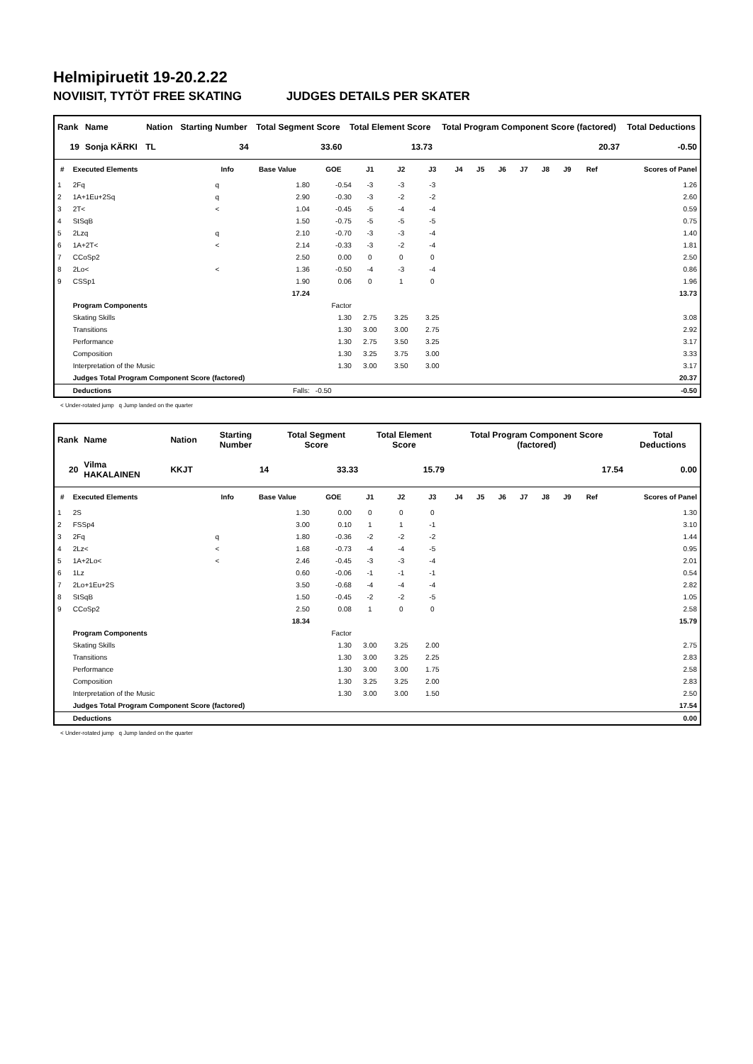Helmipiruetit 19-20.2.22
NOVIISIT, TYTÖT FREE SKATING JUDGES DETAILS PER SKATER
| Rank | Name | Nation | Starting Number | Total Segment Score | Total Element Score | Total Program Component Score (factored) | Total Deductions |
| --- | --- | --- | --- | --- | --- | --- | --- |
| 19 | Sonja KÄRKI | TL | 34 | 33.60 | 13.73 | 20.37 | -0.50 |
| # | Executed Elements | Info | Base Value | GOE | J1 | J2 | J3 | J4 | J5 | J6 | J7 | J8 | J9 | Ref | Scores of Panel |
| --- | --- | --- | --- | --- | --- | --- | --- | --- | --- | --- | --- | --- | --- | --- | --- |
| 1 | 2Fq | q | 1.80 | -0.54 | -3 | -3 | -3 | | | | | | | | 1.26 |
| 2 | 1A+1Eu+2Sq | q | 2.90 | -0.30 | -3 | -2 | -2 | | | | | | | | 2.60 |
| 3 | 2T< | < | 1.04 | -0.45 | -5 | -4 | -4 | | | | | | | | 0.59 |
| 4 | StSqB | | 1.50 | -0.75 | -5 | -5 | -5 | | | | | | | | 0.75 |
| 5 | 2Lzq | q | 2.10 | -0.70 | -3 | -3 | -4 | | | | | | | | 1.40 |
| 6 | 1A+2T< | < | 2.14 | -0.33 | -3 | -2 | -4 | | | | | | | | 1.81 |
| 7 | CCoSp2 | | 2.50 | 0.00 | 0 | 0 | 0 | | | | | | | | 2.50 |
| 8 | 2Lo< | < | 1.36 | -0.50 | -4 | -3 | -4 | | | | | | | | 0.86 |
| 9 | CSSp1 | | 1.90 | 0.06 | 0 | 1 | 0 | | | | | | | | 1.96 |
| | | | 17.24 | | | | | | | | | | | | 13.73 |
| | Program Components | | | Factor | | | | | | | | | | | |
| | Skating Skills | | | 1.30 | 2.75 | 3.25 | 3.25 | | | | | | | | 3.08 |
| | Transitions | | | 1.30 | 3.00 | 3.00 | 2.75 | | | | | | | | 2.92 |
| | Performance | | | 1.30 | 2.75 | 3.50 | 3.25 | | | | | | | | 3.17 |
| | Composition | | | 1.30 | 3.25 | 3.75 | 3.00 | | | | | | | | 3.33 |
| | Interpretation of the Music | | | 1.30 | 3.00 | 3.50 | 3.00 | | | | | | | | 3.17 |
| | Judges Total Program Component Score (factored) | | | | | | | | | | | | | | 20.37 |
| | Deductions | | Falls: | -0.50 | | | | | | | | | | | -0.50 |
< Under-rotated jump q Jump landed on the quarter
| Rank | Name | Nation | Starting Number | Total Segment Score | Total Element Score | Total Program Component Score (factored) | Total Deductions |
| --- | --- | --- | --- | --- | --- | --- | --- |
| 20 | Vilma HAKALAINEN | KKJT | 14 | 33.33 | 15.79 | 17.54 | 0.00 |
| # | Executed Elements | Info | Base Value | GOE | J1 | J2 | J3 | J4 | J5 | J6 | J7 | J8 | J9 | Ref | Scores of Panel |
| --- | --- | --- | --- | --- | --- | --- | --- | --- | --- | --- | --- | --- | --- | --- | --- |
| 1 | 2S | | 1.30 | 0.00 | 0 | 0 | 0 | | | | | | | | 1.30 |
| 2 | FSSp4 | | 3.00 | 0.10 | 1 | 1 | -1 | | | | | | | | 3.10 |
| 3 | 2Fq | q | 1.80 | -0.36 | -2 | -2 | -2 | | | | | | | | 1.44 |
| 4 | 2Lz< | < | 1.68 | -0.73 | -4 | -4 | -5 | | | | | | | | 0.95 |
| 5 | 1A+2Lo< | < | 2.46 | -0.45 | -3 | -3 | -4 | | | | | | | | 2.01 |
| 6 | 1Lz | | 0.60 | -0.06 | -1 | -1 | -1 | | | | | | | | 0.54 |
| 7 | 2Lo+1Eu+2S | | 3.50 | -0.68 | -4 | -4 | -4 | | | | | | | | 2.82 |
| 8 | StSqB | | 1.50 | -0.45 | -2 | -2 | -5 | | | | | | | | 1.05 |
| 9 | CCoSp2 | | 2.50 | 0.08 | 1 | 0 | 0 | | | | | | | | 2.58 |
| | | | 18.34 | | | | | | | | | | | | 15.79 |
| | Program Components | | | Factor | | | | | | | | | | | |
| | Skating Skills | | | 1.30 | 3.00 | 3.25 | 2.00 | | | | | | | | 2.75 |
| | Transitions | | | 1.30 | 3.00 | 3.25 | 2.25 | | | | | | | | 2.83 |
| | Performance | | | 1.30 | 3.00 | 3.00 | 1.75 | | | | | | | | 2.58 |
| | Composition | | | 1.30 | 3.25 | 3.25 | 2.00 | | | | | | | | 2.83 |
| | Interpretation of the Music | | | 1.30 | 3.00 | 3.00 | 1.50 | | | | | | | | 2.50 |
| | Judges Total Program Component Score (factored) | | | | | | | | | | | | | | 17.54 |
| | Deductions | | | | | | | | | | | | | | 0.00 |
< Under-rotated jump q Jump landed on the quarter